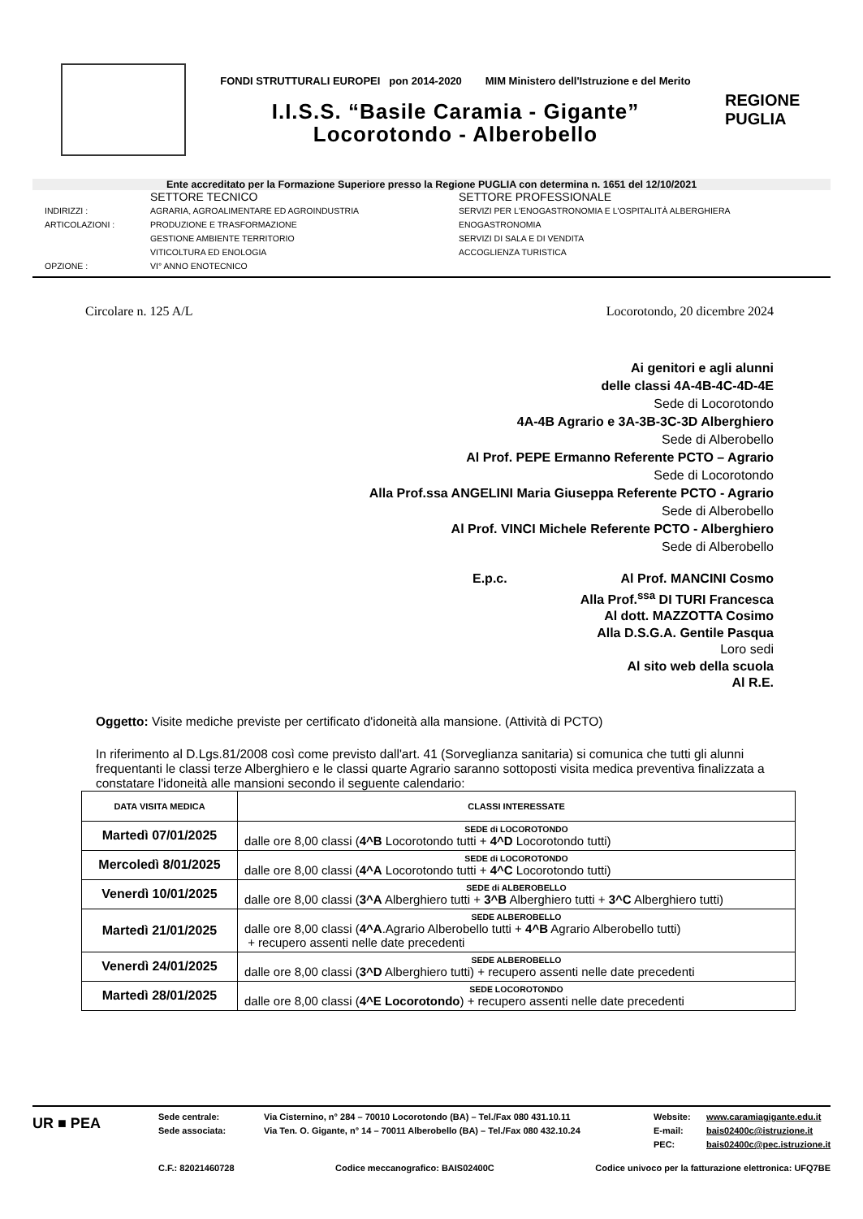FONDI STRUTTURALI EUROPEI pon 2014-2020 MIM Ministero dell'Istruzione e del Merito
I.I.S.S. “Basile Caramia - Gigante”
Locorotondo - Alberobello
REGIONE
PUGLIA
Ente accreditato per la Formazione Superiore presso la Regione PUGLIA con determina n. 1651 del 12/10/2021
SETTORE TECNICO
SETTORE PROFESSIONALE
INDIRIZZI :
AGRARIA, AGROALIMENTARE ED AGROINDUSTRIA
SERVIZI PER L'ENOGASTRONOMIA E L'OSPITALITÀ ALBERGHIERA
ARTICOLAZIONI :
PRODUZIONE E TRASFORMAZIONE
ENOGASTRONOMIA
GESTIONE AMBIENTE TERRITORIO
SERVIZI DI SALA E DI VENDITA
VITICOLTURA ED ENOLOGIA
ACCOGLIENZA TURISTICA
OPZIONE :
VI° ANNO ENOTECNICO
Circolare n. 125 A/L Locorotondo, 20 dicembre 2024
Ai genitori e agli alunni
delle classi 4A-4B-4C-4D-4E
Sede di Locorotondo
4A-4B Agrario e 3A-3B-3C-3D Alberghiero
Sede di Alberobello
Al Prof. PEPE Ermanno Referente PCTO – Agrario
Sede di Locorotondo
Alla Prof.ssa ANGELINI Maria Giuseppa Referente PCTO - Agrario
Sede di Alberobello
Al Prof. VINCI Michele Referente PCTO - Alberghiero
Sede di Alberobello
E.p.c. Al Prof. MANCINI Cosmo
Alla Prof.<sup>ssa</sup> DI TURI Francesca
Al dott. MAZZOTTA Cosimo
Alla D.S.G.A. Gentile Pasqua
Loro sedi
Al sito web della scuola
Al R.E.
Oggetto: Visite mediche previste per certificato d'idoneità alla mansione. (Attività di PCTO)
In riferimento al D.Lgs.81/2008 così come previsto dall'art. 41 (Sorveglianza sanitaria) si comunica che tutti gli alunni frequentanti le classi terze Alberghiero e le classi quarte Agrario saranno sottoposti visita medica preventiva finalizzata a constatare l'idoneità alle mansioni secondo il seguente calendario:
| DATA VISITA MEDICA | CLASSI INTERESSATE |
| --- | --- |
| Martedì 07/01/2025 | SEDE di LOCOROTONDO dalle ore 8,00 classi ( 4^B Locorotondo tutti + 4^D Locorotondo tutti) |
| Mercoledì 8/01/2025 | SEDE di LOCOROTONDO dalle ore 8,00 classi ( 4^A Locorotondo tutti + 4^C Locorotondo tutti) |
| Venerdì 10/01/2025 | SEDE di ALBEROBELLO dalle ore 8,00 classi ( 3^A Alberghiero tutti + 3^B Alberghiero tutti + 3^C Alberghiero tutti) |
| Martedì 21/01/2025 | SEDE ALBEROBELLO dalle ore 8,00 classi ( 4^A .Agrario Alberobello tutti + 4^B Agrario Alberobello tutti) + recupero assenti nelle date precedenti |
| Venerdì 24/01/2025 | SEDE ALBEROBELLO dalle ore 8,00 classi ( 3^D Alberghiero tutti) + recupero assenti nelle date precedenti |
| Martedì 28/01/2025 | SEDE LOCOROTONDO dalle ore 8,00 classi ( 4^E Locorotondo ) + recupero assenti nelle date precedenti |
UR ■ PEA
Sede centrale:
Sede associata:
Via Cisternino, n° 284 – 70010 Locorotondo (BA) – Tel./Fax 080 431.10.11
Via Ten. O. Gigante, n° 14 – 70011 Alberobello (BA) – Tel./Fax 080 432.10.24
Website:
E-mail:
PEC:
www.caramiagigante.edu.it
bais02400c@istruzione.it
bais02400c@pec.istruzione.it
C.F.: 82021460728 Codice meccanografico: BAIS02400C Codice univoco per la fatturazione elettronica: UFQ7BE